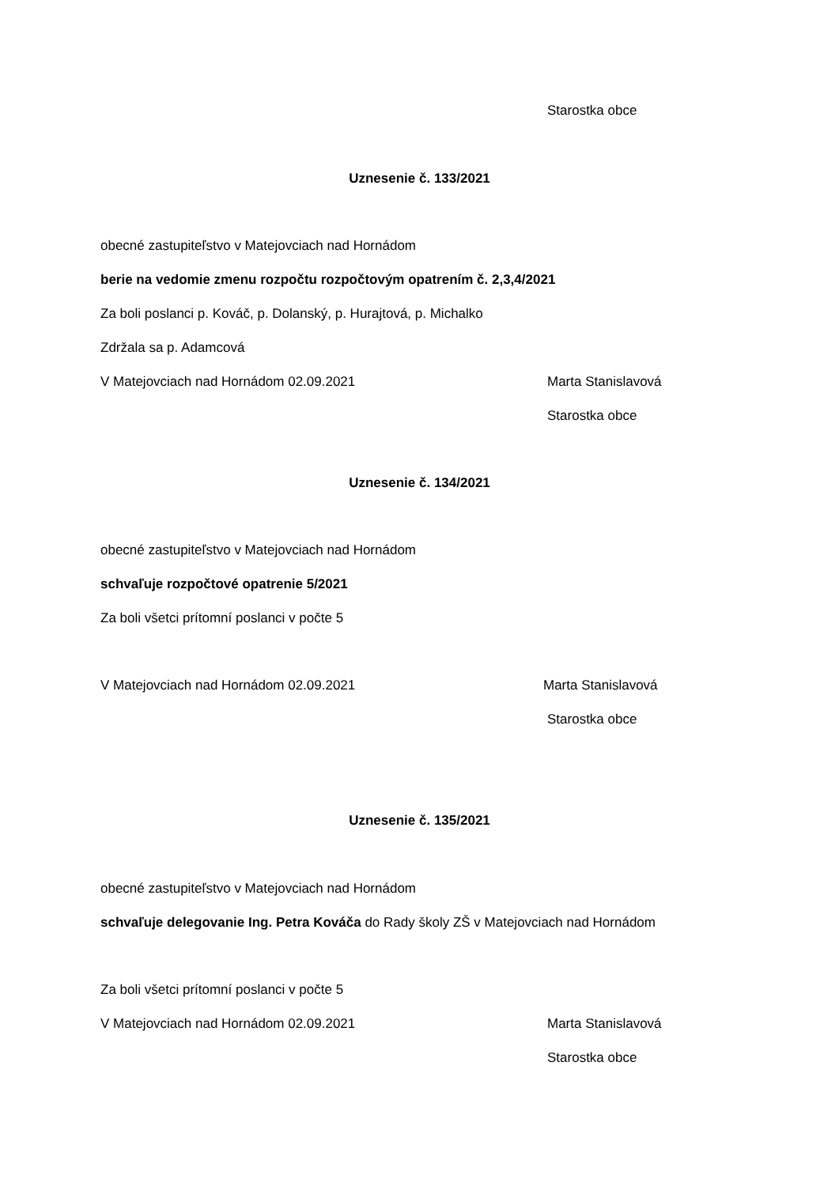Starostka obce
Uznesenie č. 133/2021
obecné zastupiteľstvo v Matejovciach nad Hornádom
berie na vedomie zmenu rozpočtu rozpočtovým opatrením č. 2,3,4/2021
Za boli poslanci p. Kováč, p. Dolanský, p. Hurajtová, p. Michalko
Zdržala sa p. Adamcová
V Matejovciach nad Hornádom 02.09.2021 Marta Stanislavová
Starostka obce
Uznesenie č. 134/2021
obecné zastupiteľstvo v Matejovciach nad Hornádom
schvaľuje rozpočtové opatrenie 5/2021
Za boli všetci prítomní poslanci v počte 5
V Matejovciach nad Hornádom 02.09.2021 Marta Stanislavová
Starostka obce
Uznesenie č. 135/2021
obecné zastupiteľstvo v Matejovciach nad Hornádom
schvaľuje delegovanie Ing. Petra Kováča do Rady školy ZŠ v Matejovciach nad Hornádom
Za boli všetci prítomní poslanci v počte 5
V Matejovciach nad Hornádom 02.09.2021 Marta Stanislavová
Starostka obce